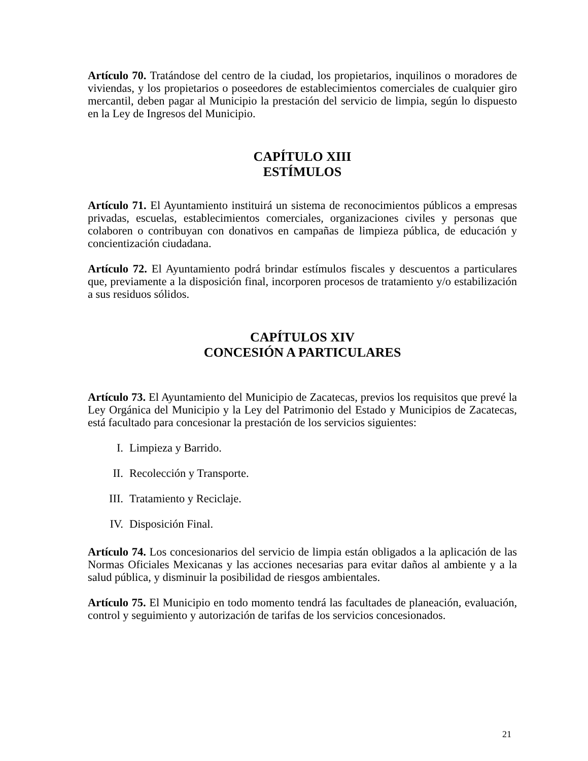Artículo 70. Tratándose del centro de la ciudad, los propietarios, inquilinos o moradores de viviendas, y los propietarios o poseedores de establecimientos comerciales de cualquier giro mercantil, deben pagar al Municipio la prestación del servicio de limpia, según lo dispuesto en la Ley de Ingresos del Municipio.
CAPÍTULO XIII
ESTÍMULOS
Artículo 71. El Ayuntamiento instituirá un sistema de reconocimientos públicos a empresas privadas, escuelas, establecimientos comerciales, organizaciones civiles y personas que colaboren o contribuyan con donativos en campañas de limpieza pública, de educación y concientización ciudadana.
Artículo 72. El Ayuntamiento podrá brindar estímulos fiscales y descuentos a particulares que, previamente a la disposición final, incorporen procesos de tratamiento y/o estabilización a sus residuos sólidos.
CAPÍTULOS XIV
CONCESIÓN A PARTICULARES
Artículo 73. El Ayuntamiento del Municipio de Zacatecas, previos los requisitos que prevé la Ley Orgánica del Municipio y la Ley del Patrimonio del Estado y Municipios de Zacatecas, está facultado para concesionar la prestación de los servicios siguientes:
I. Limpieza y Barrido.
II. Recolección y Transporte.
III. Tratamiento y Reciclaje.
IV. Disposición Final.
Artículo 74. Los concesionarios del servicio de limpia están obligados a la aplicación de las Normas Oficiales Mexicanas y las acciones necesarias para evitar daños al ambiente y a la salud pública, y disminuir la posibilidad de riesgos ambientales.
Artículo 75. El Municipio en todo momento tendrá las facultades de planeación, evaluación, control y seguimiento y autorización de tarifas de los servicios concesionados.
21